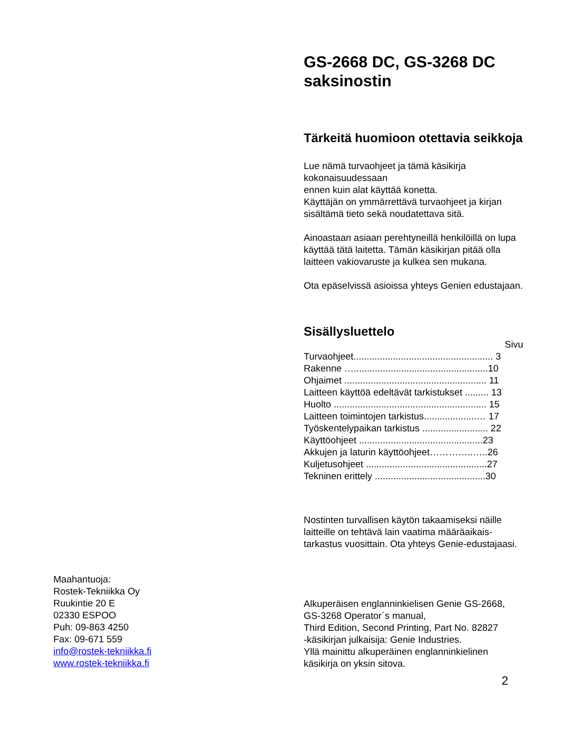Maahantuoja:
Rostek-Tekniikka Oy
Ruukintie 20 E
02330 ESPOO
Puh: 09-863 4250
Fax: 09-671 559
info@rostek-tekniikka.fi
www.rostek-tekniikka.fi
GS-2668 DC, GS-3268 DC saksinostin
Tärkeitä huomioon otettavia seikkoja
Lue nämä turvaohjeet ja tämä käsikirja kokonaisuudessaan
ennen kuin alat käyttää konetta.
Käyttäjän on ymmärrettävä turvaohjeet ja kirjan sisältämä tieto sekä noudatettava sitä.
Ainoastaan asiaan perehtyneillä henkilöillä on lupa käyttää tätä laitetta. Tämän käsikirjan pitää olla laitteen vakiovaruste ja kulkea sen mukana.
Ota epäselvissä asioissa yhteys Genien edustajaan.
Sisällysluettelo
Sivu
Turvaohjeet..................................................... 3
Rakenne …...................................................10
Ohjaimet ...................................................... 11
Laitteen käyttöä edeltävät tarkistukset ......... 13
Huolto .......................................................... 15
Laitteen toimintojen tarkistus....................… 17
Työskentelypaikan tarkistus ......................... 22
Käyttöohjeet ...............................................23
Akkujen ja laturin käyttöohjeet…………..…..26
Kuljetusohjeet ..............................................27
Tekninen erittely ..........................................30
Nostinten turvallisen käytön takaamiseksi näille laitteille on tehtävä lain vaatima määräaikais-tarkastus vuosittain. Ota yhteys Genie-edustajaasi.
Alkuperäisen englanninkielisen Genie GS-2668, GS-3268 Operator´s manual,
Third Edition, Second Printing, Part No. 82827
-käsikirjan julkaisija: Genie Industries.
Yllä mainittu alkuperäinen englanninkielinen käsikirja on yksin sitova.
2